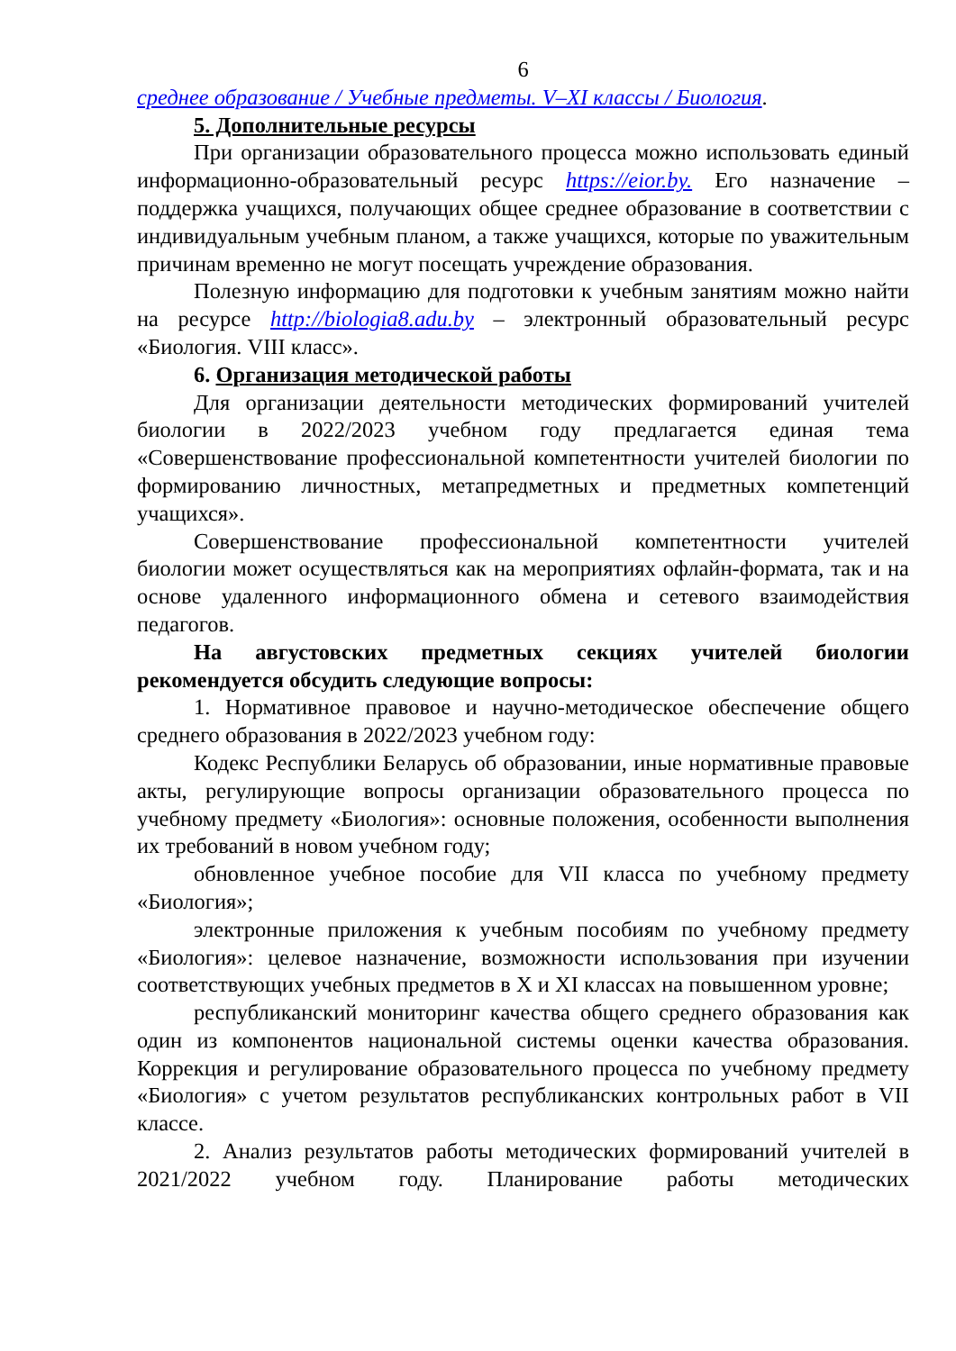6
среднее образование / Учебные предметы. V–XI классы / Биология.
5. Дополнительные ресурсы
При организации образовательного процесса можно использовать единый информационно-образовательный ресурс https://eior.by. Его назначение – поддержка учащихся, получающих общее среднее образование в соответствии с индивидуальным учебным планом, а также учащихся, которые по уважительным причинам временно не могут посещать учреждение образования.
Полезную информацию для подготовки к учебным занятиям можно найти на ресурсе http://biologia8.adu.by – электронный образовательный ресурс «Биология. VIII класс».
6. Организация методической работы
Для организации деятельности методических формирований учителей биологии в 2022/2023 учебном году предлагается единая тема «Совершенствование профессиональной компетентности учителей биологии по формированию личностных, метапредметных и предметных компетенций учащихся».
Совершенствование профессиональной компетентности учителей биологии может осуществляться как на мероприятиях офлайн-формата, так и на основе удаленного информационного обмена и сетевого взаимодействия педагогов.
На августовских предметных секциях учителей биологии рекомендуется обсудить следующие вопросы:
1. Нормативное правовое и научно-методическое обеспечение общего среднего образования в 2022/2023 учебном году:
Кодекс Республики Беларусь об образовании, иные нормативные правовые акты, регулирующие вопросы организации образовательного процесса по учебному предмету «Биология»: основные положения, особенности выполнения их требований в новом учебном году;
обновленное учебное пособие для VII класса по учебному предмету «Биология»;
электронные приложения к учебным пособиям по учебному предмету «Биология»: целевое назначение, возможности использования при изучении соответствующих учебных предметов в X и XI классах на повышенном уровне;
республиканский мониторинг качества общего среднего образования как один из компонентов национальной системы оценки качества образования. Коррекция и регулирование образовательного процесса по учебному предмету «Биология» с учетом результатов республиканских контрольных работ в VII классе.
2. Анализ результатов работы методических формирований учителей в 2021/2022 учебном году. Планирование работы методических